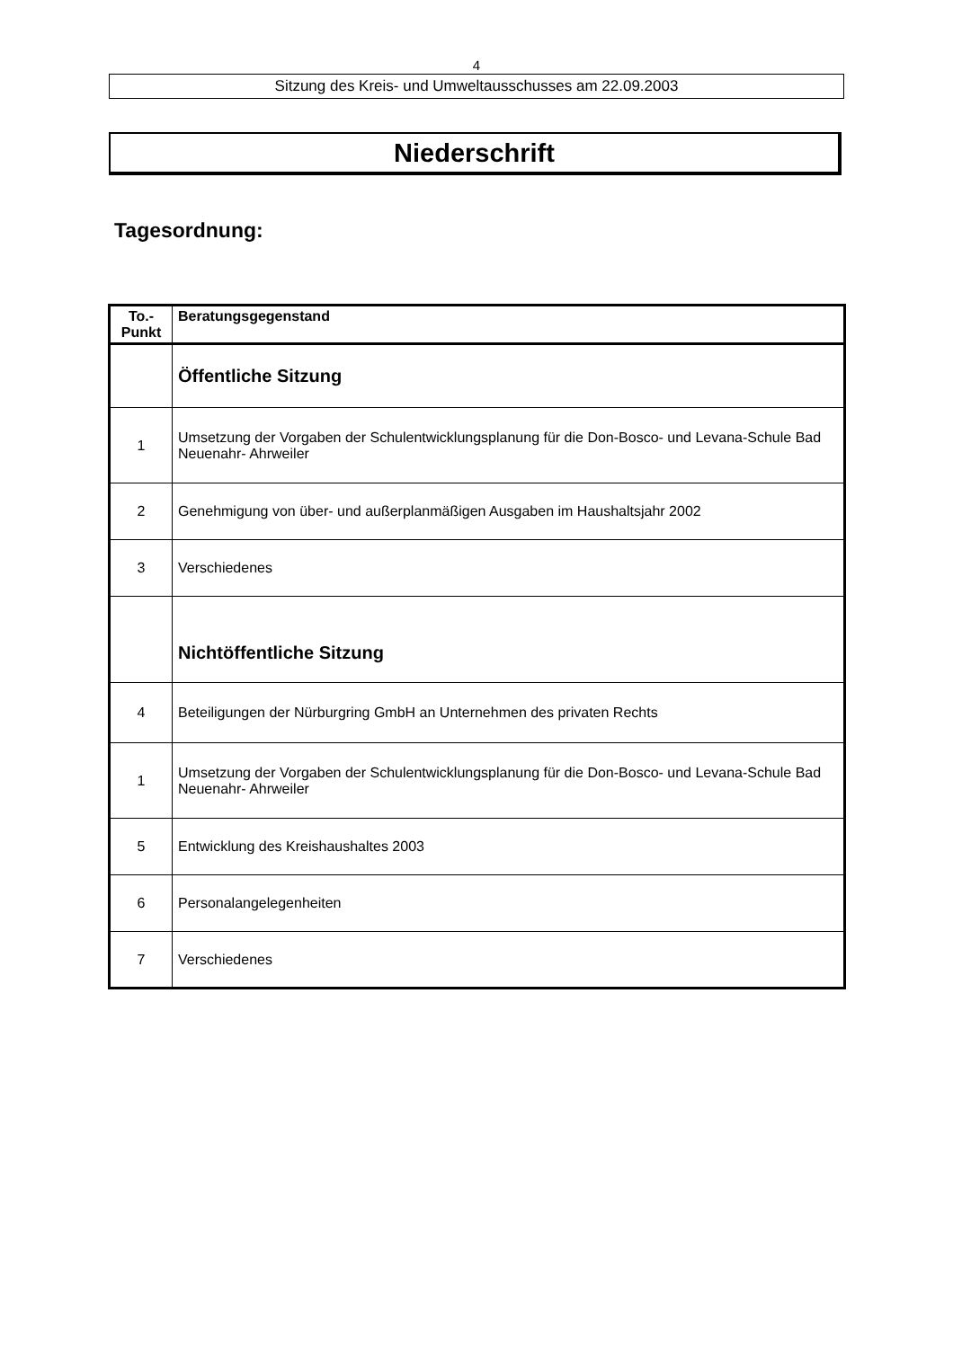4
Sitzung des Kreis- und Umweltausschusses am 22.09.2003
Niederschrift
Tagesordnung:
| To.- Punkt | Beratungsgegenstand |
| --- | --- |
| | Öffentliche Sitzung |
| 1 | Umsetzung der Vorgaben der Schulentwicklungsplanung für die Don-Bosco- und Levana-Schule Bad Neuenahr- Ahrweiler |
| 2 | Genehmigung von über- und außerplanmäßigen Ausgaben im Haushaltsjahr 2002 |
| 3 | Verschiedenes |
| | Nichtöffentliche Sitzung |
| 4 | Beteiligungen der Nürburgring GmbH an Unternehmen des privaten Rechts |
| 1 | Umsetzung der Vorgaben der Schulentwicklungsplanung für die Don-Bosco- und Levana-Schule Bad Neuenahr- Ahrweiler |
| 5 | Entwicklung des Kreishaushaltes 2003 |
| 6 | Personalangelegenheiten |
| 7 | Verschiedenes |